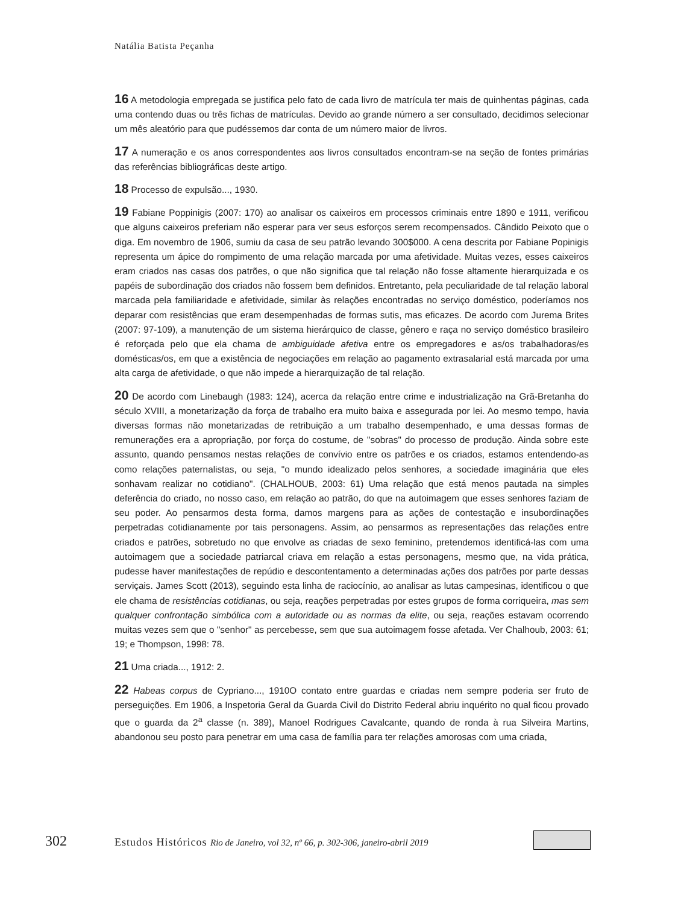Natália Batista Peçanha
16 A metodologia empregada se justifica pelo fato de cada livro de matrícula ter mais de quinhentas páginas, cada uma contendo duas ou três fichas de matrículas. Devido ao grande número a ser consultado, decidimos selecionar um mês aleatório para que pudéssemos dar conta de um número maior de livros.
17 A numeração e os anos correspondentes aos livros consultados encontram-se na seção de fontes primárias das referências bibliográficas deste artigo.
18 Processo de expulsão..., 1930.
19 Fabiane Poppinigis (2007: 170) ao analisar os caixeiros em processos criminais entre 1890 e 1911, verificou que alguns caixeiros preferiam não esperar para ver seus esforços serem recompensados. Cândido Peixoto que o diga. Em novembro de 1906, sumiu da casa de seu patrão levando 300$000. A cena descrita por Fabiane Popinigis representa um ápice do rompimento de uma relação marcada por uma afetividade. Muitas vezes, esses caixeiros eram criados nas casas dos patrões, o que não significa que tal relação não fosse altamente hierarquizada e os papéis de subordinação dos criados não fossem bem definidos. Entretanto, pela peculiaridade de tal relação laboral marcada pela familiaridade e afetividade, similar às relações encontradas no serviço doméstico, poderíamos nos deparar com resistências que eram desempenhadas de formas sutis, mas eficazes. De acordo com Jurema Brites (2007: 97-109), a manutenção de um sistema hierárquico de classe, gênero e raça no serviço doméstico brasileiro é reforçada pelo que ela chama de ambiguidade afetiva entre os empregadores e as/os trabalhadoras/es domésticas/os, em que a existência de negociações em relação ao pagamento extrasalarial está marcada por uma alta carga de afetividade, o que não impede a hierarquização de tal relação.
20 De acordo com Linebaugh (1983: 124), acerca da relação entre crime e industrialização na Grã-Bretanha do século XVIII, a monetarização da força de trabalho era muito baixa e assegurada por lei. Ao mesmo tempo, havia diversas formas não monetarizadas de retribuição a um trabalho desempenhado, e uma dessas formas de remunerações era a apropriação, por força do costume, de "sobras" do processo de produção. Ainda sobre este assunto, quando pensamos nestas relações de convívio entre os patrões e os criados, estamos entendendo-as como relações paternalistas, ou seja, "o mundo idealizado pelos senhores, a sociedade imaginária que eles sonhavam realizar no cotidiano". (CHALHOUB, 2003: 61) Uma relação que está menos pautada na simples deferência do criado, no nosso caso, em relação ao patrão, do que na autoimagem que esses senhores faziam de seu poder. Ao pensarmos desta forma, damos margens para as ações de contestação e insubordinações perpetradas cotidianamente por tais personagens. Assim, ao pensarmos as representações das relações entre criados e patrões, sobretudo no que envolve as criadas de sexo feminino, pretendemos identificá-las com uma autoimagem que a sociedade patriarcal criava em relação a estas personagens, mesmo que, na vida prática, pudesse haver manifestações de repúdio e descontentamento a determinadas ações dos patrões por parte dessas serviçais. James Scott (2013), seguindo esta linha de raciocínio, ao analisar as lutas campesinas, identificou o que ele chama de resistências cotidianas, ou seja, reações perpetradas por estes grupos de forma corriqueira, mas sem qualquer confrontação simbólica com a autoridade ou as normas da elite, ou seja, reações estavam ocorrendo muitas vezes sem que o "senhor" as percebesse, sem que sua autoimagem fosse afetada. Ver Chalhoub, 2003: 61; 19; e Thompson, 1998: 78.
21 Uma criada..., 1912: 2.
22 Habeas corpus de Cypriano..., 1910O contato entre guardas e criadas nem sempre poderia ser fruto de perseguições. Em 1906, a Inspetoria Geral da Guarda Civil do Distrito Federal abriu inquérito no qual ficou provado que o guarda da 2<sup>a</sup> classe (n. 389), Manoel Rodrigues Cavalcante, quando de ronda à rua Silveira Martins, abandonou seu posto para penetrar em uma casa de família para ter relações amorosas com uma criada,
302 Estudos Históricos Rio de Janeiro, vol 32, nº 66, p. 302-306, janeiro-abril 2019